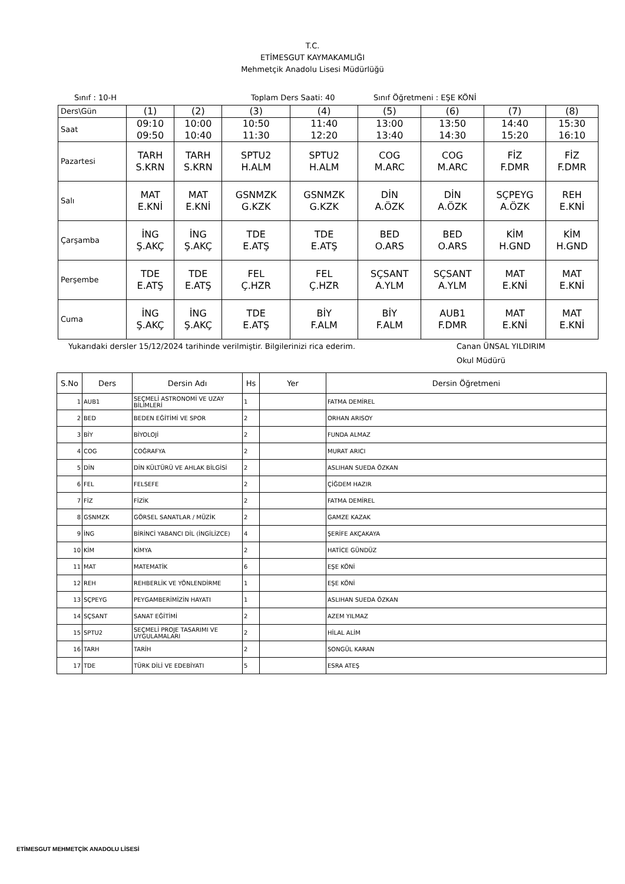T.C.
ETİMESGUT KAYMAKAMLIĞI
Mehmetçik Anadolu Lisesi Müdürlüğü
Sınıf : 10-H Toplam Ders Saati: 40 Sınıf Öğretmeni : EŞE KÖNİ
| Ders\Gün | (1) | (2) | (3) | (4) | (5) | (6) | (7) | (8) |
| Saat | 09:10 09:50 | 10:00 10:40 | 10:50 11:30 | 11:40 12:20 | 13:00 13:40 | 13:50 14:30 | 14:40 15:20 | 15:30 16:10 |
| Pazartesi | TARH S.KRN | TARH S.KRN | SPTU2 H.ALM | SPTU2 H.ALM | COG M.ARC | COG M.ARC | FİZ F.DMR | FİZ F.DMR |
| Salı | MAT E.KNİ | MAT E.KNİ | GSNMZK G.KZK | GSNMZK G.KZK | DİN A.ÖZK | DİN A.ÖZK | SÇPEYG A.ÖZK | REH E.KNİ |
| Çarşamba | İNG Ş.AKÇ | İNG Ş.AKÇ | TDE E.ATŞ | TDE E.ATŞ | BED O.ARS | BED O.ARS | KİM H.GND | KİM H.GND |
| Perşembe | TDE E.ATŞ | TDE E.ATŞ | FEL Ç.HZR | FEL Ç.HZR | SÇSANT A.YLM | SÇSANT A.YLM | MAT E.KNİ | MAT E.KNİ |
| Cuma | İNG Ş.AKÇ | İNG Ş.AKÇ | TDE E.ATŞ | BİY F.ALM | BİY F.ALM | AUB1 F.DMR | MAT E.KNİ | MAT E.KNİ |
Yukarıdaki dersler 15/12/2024 tarihinde verilmiştir. Bilgilerinizi rica ederim. Canan ÜNSAL YILDIRIM
Okul Müdürü
| S.No | Ders | Dersin Adı | Hs | Yer | Dersin Öğretmeni |
| --- | --- | --- | --- | --- | --- |
| 1 | AUB1 | SEÇMELİ ASTRONOMİ VE UZAY BİLİMLERİ | 1 | | FATMA DEMİREL |
| 2 | BED | BEDEN EĞİTİMİ VE SPOR | 2 | | ORHAN ARISOY |
| 3 | BİY | BİYOLOJİ | 2 | | FUNDA ALMAZ |
| 4 | COG | COĞRAFYA | 2 | | MURAT ARICI |
| 5 | DİN | DİN KÜLTÜRÜ VE AHLAK BİLGİSİ | 2 | | ASLIHAN SUEDA ÖZKAN |
| 6 | FEL | FELSEFE | 2 | | ÇİĞDEM HAZIR |
| 7 | FİZ | FİZİK | 2 | | FATMA DEMİREL |
| 8 | GSNMZK | GÖRSEL SANATLAR / MÜZİK | 2 | | GAMZE KAZAK |
| 9 | İNG | BİRİNCİ YABANCI DİL (İNGİLİZCE) | 4 | | ŞERİFE AKÇAKAYA |
| 10 | KİM | KİMYA | 2 | | HATİCE GÜNDÜZ |
| 11 | MAT | MATEMATİK | 6 | | EŞE KÖNİ |
| 12 | REH | REHBERLİK VE YÖNLENDİRME | 1 | | EŞE KÖNİ |
| 13 | SÇPEYG | PEYGAMBERİMİZİN HAYATI | 1 | | ASLIHAN SUEDA ÖZKAN |
| 14 | SÇSANT | SANAT EĞİTİMİ | 2 | | AZEM YILMAZ |
| 15 | SPTU2 | SEÇMELİ PROJE TASARIMI VE UYGULAMALARI | 2 | | HİLAL ALİM |
| 16 | TARH | TARİH | 2 | | SONGÜL KARAN |
| 17 | TDE | TÜRK DİLİ VE EDEBİYATI | 5 | | ESRA ATEŞ |
ETİMESGUT MEHMETÇİK ANADOLU LİSESİ